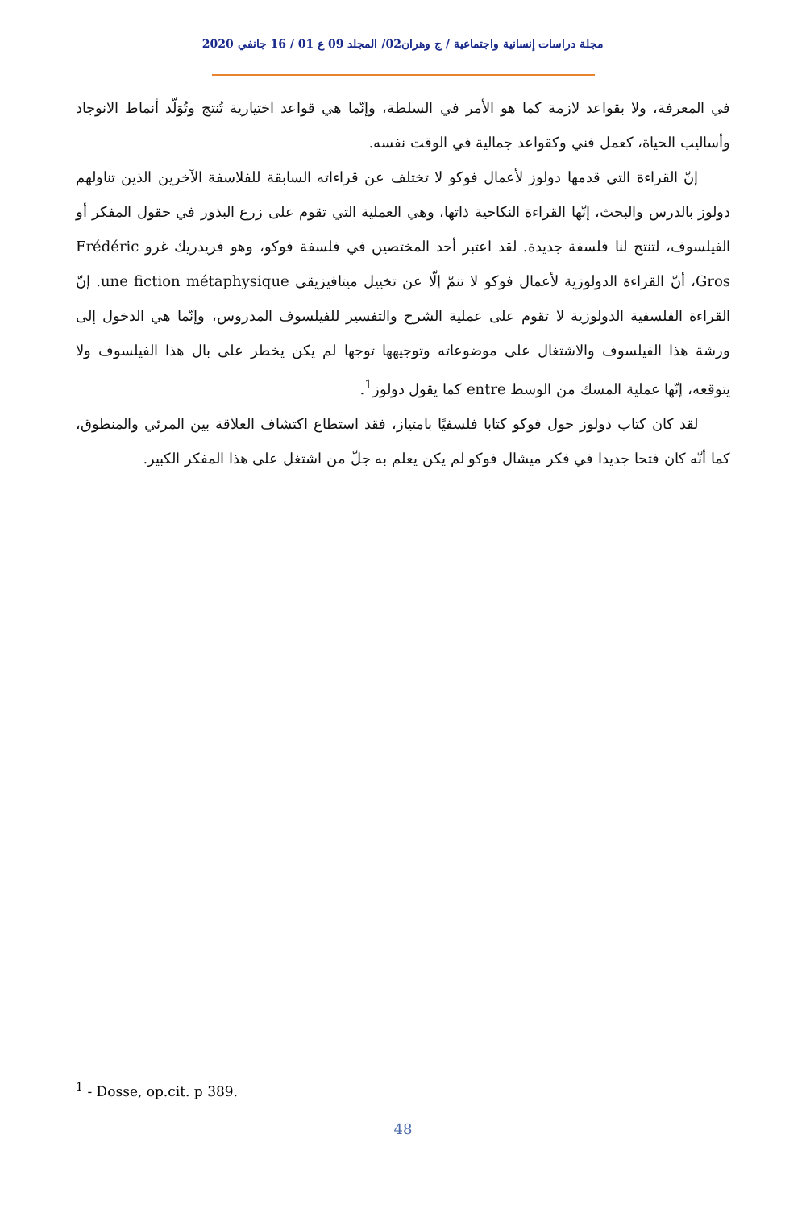مجلة دراسات إنسانية واجتماعية / ج وهران02/ المجلد 09 ع 01 / 16 جانفي 2020
في المعرفة، ولا بقواعد لازمة كما هو الأمر في السلطة، وإنّما هي قواعد اختيارية تُنتج وتُوَلّد أنماط الانوجاد وأساليب الحياة، كعمل فني وكقواعد جمالية في الوقت نفسه.
إنّ القراءة التي قدمها دولوز لأعمال فوكو لا تختلف عن قراءاته السابقة للفلاسفة الآخرين الذين تناولهم دولوز بالدرس والبحث، إنّها القراءة النكاحية ذاتها، وهي العملية التي تقوم على زرع البذور في حقول المفكر أو الفيلسوف، لتنتج لنا فلسفة جديدة. لقد اعتبر أحد المختصين في فلسفة فوكو، وهو فريدريك غرو Frédéric Gros، أنّ القراءة الدولوزية لأعمال فوكو لا تنمّ إلّا عن تخييل ميتافيزيقي une fiction métaphysique. إنّ القراءة الفلسفية الدولوزية لا تقوم على عملية الشرح والتفسير للفيلسوف المدروس، وإنّما هي الدخول إلى ورشة هذا الفيلسوف والاشتغال على موضوعاته وتوجيهها توجها لم يكن يخطر على بال هذا الفيلسوف ولا يتوقعه، إنّها عملية المسك من الوسط entre كما يقول دولوز<sup>1</sup>.
لقد كان كتاب دولوز حول فوكو كتابا فلسفيًا بامتياز، فقد استطاع اكتشاف العلاقة بين المرئي والمنطوق، كما أنّه كان فتحا جديدا في فكر ميشال فوكو لم يكن يعلم به جلّ من اشتغل على هذا المفكر الكبير.
<sup>1</sup> - Dosse, op.cit. p 389.
48